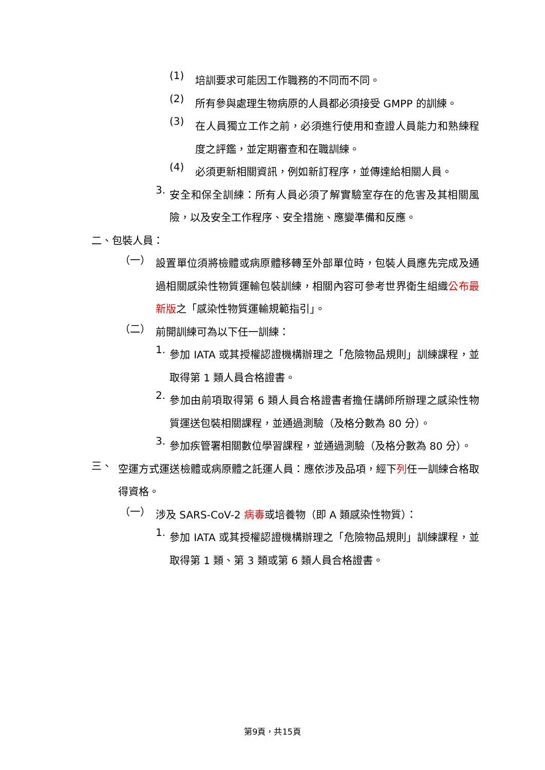(1)
培訓要求可能因工作職務的不同而不同。
(2)
所有參與處理生物病原的人員都必須接受 GMPP 的訓練。
(3)
在人員獨立工作之前，必須進行使用和查證人員能力和熟練程度之評鑑，並定期審查和在職訓練。
(4)
必須更新相關資訊，例如新訂程序，並傳達給相關人員。
3.
安全和保全訓練：所有人員必須了解實驗室存在的危害及其相關風險，以及安全工作程序、安全措施、應變準備和反應。
二、包裝人員：
（一）
設置單位須將檢體或病原體移轉至外部單位時，包裝人員應先完成及通過相關感染性物質運輸包裝訓練，相關內容可參考世界衛生組織公布最新版之「感染性物質運輸規範指引」。
（二）
前開訓練可為以下任一訓練：
1.
參加 IATA 或其授權認證機構辦理之「危險物品規則」訓練課程，並取得第 1 類人員合格證書。
2.
參加由前項取得第 6 類人員合格證書者擔任講師所辦理之感染性物質運送包裝相關課程，並通過測驗（及格分數為 80 分）。
3.
參加疾管署相關數位學習課程，並通過測驗（及格分數為 80 分）。
三、
空運方式運送檢體或病原體之託運人員：應依涉及品項，經下列任一訓練合格取得資格。
（一）
涉及 SARS-CoV-2 病毒或培養物（即 A 類感染性物質）：
1.
參加 IATA 或其授權認證機構辦理之「危險物品規則」訓練課程，並取得第 1 類、第 3 類或第 6 類人員合格證書。
第9頁，共15頁